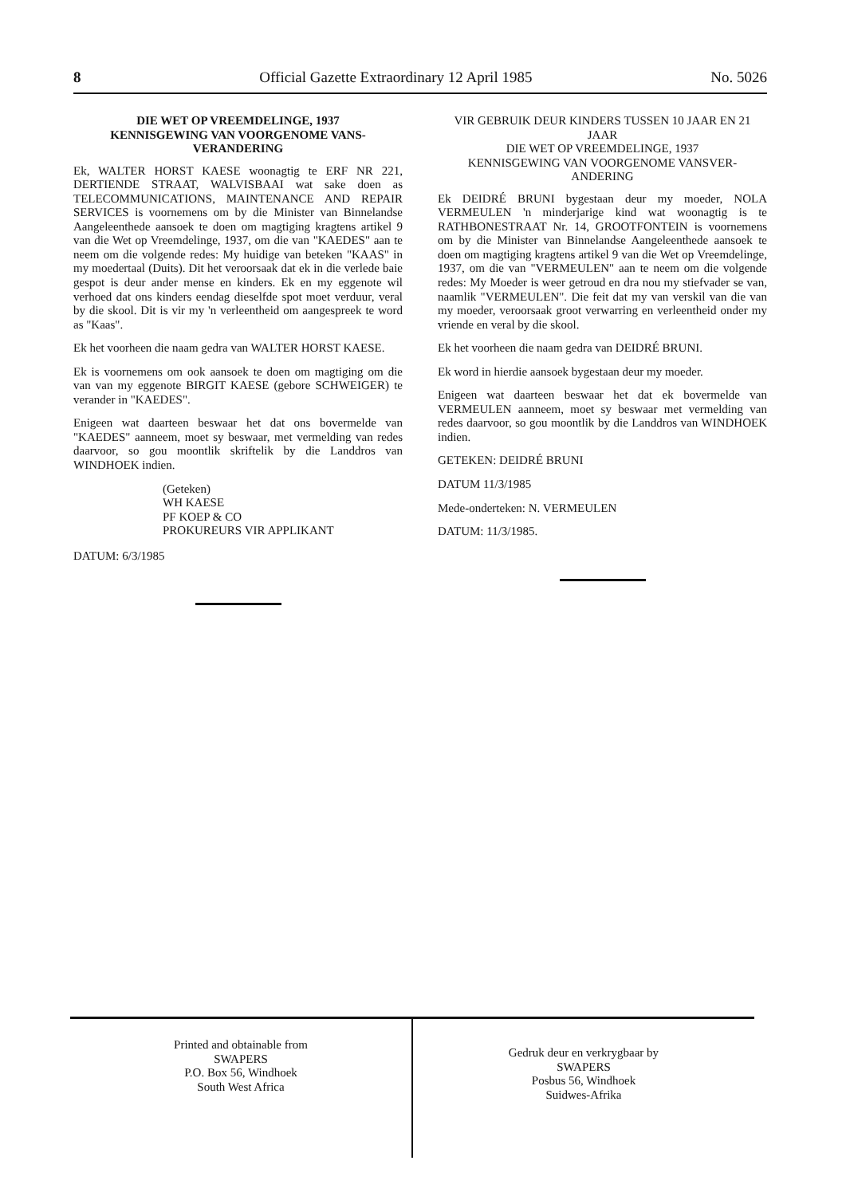8 Official Gazette Extraordinary 12 April 1985 No. 5026
DIE WET OP VREEMDELINGE, 1937
KENNISGEWING VAN VOORGENOME VANS-VERANDERING
Ek, WALTER HORST KAESE woonagtig te ERF NR 221, DERTIENDE STRAAT, WALVISBAAI wat sake doen as TELECOMMUNICATIONS, MAINTENANCE AND REPAIR SERVICES is voornemens om by die Minister van Binnelandse Aangeleenthede aansoek te doen om magtiging kragtens artikel 9 van die Wet op Vreemdelinge, 1937, om die van "KAEDES" aan te neem om die volgende redes: My huidige van beteken "KAAS" in my moedertaal (Duits). Dit het veroorsaak dat ek in die verlede baie gespot is deur ander mense en kinders. Ek en my eggenote wil verhoed dat ons kinders eendag dieselfde spot moet verduur, veral by die skool. Dit is vir my 'n verleentheid om aangespreek te word as "Kaas".
Ek het voorheen die naam gedra van WALTER HORST KAESE.
Ek is voornemens om ook aansoek te doen om magtiging om die van van my eggenote BIRGIT KAESE (gebore SCHWEIGER) te verander in "KAEDES".
Enigeen wat daarteen beswaar het dat ons bovermelde van "KAEDES" aanneem, moet sy beswaar, met vermelding van redes daarvoor, so gou moontlik skriftelik by die Landdros van WINDHOEK indien.
(Geteken)
WH KAESE
PF KOEP & CO
PROKUREURS VIR APPLIKANT
DATUM: 6/3/1985
VIR GEBRUIK DEUR KINDERS TUSSEN 10 JAAR EN 21 JAAR
DIE WET OP VREEMDELINGE, 1937
KENNISGEWING VAN VOORGENOME VANSVER-ANDERING
Ek DEIDRÉ BRUNI bygestaan deur my moeder, NOLA VERMEULEN 'n minderjarige kind wat woonagtig is te RATHBONESTRAAT Nr. 14, GROOTFONTEIN is voornemens om by die Minister van Binnelandse Aangeleenthede aansoek te doen om magtiging kragtens artikel 9 van die Wet op Vreemdelinge, 1937, om die van "VERMEULEN" aan te neem om die volgende redes: My Moeder is weer getroud en dra nou my stiefvader se van, naamlik "VERMEULEN". Die feit dat my van verskil van die van my moeder, veroorsaak groot verwarring en verleentheid onder my vriende en veral by die skool.
Ek het voorheen die naam gedra van DEIDRÉ BRUNI.
Ek word in hierdie aansoek bygestaan deur my moeder.
Enigeen wat daarteen beswaar het dat ek bovermelde van VERMEULEN aanneem, moet sy beswaar met vermelding van redes daarvoor, so gou moontlik by die Landdros van WINDHOEK indien.
GETEKEN: DEIDRÉ BRUNI
DATUM 11/3/1985
Mede-onderteken: N. VERMEULEN
DATUM: 11/3/1985.
Printed and obtainable from
SWAPERS
P.O. Box 56, Windhoek
South West Africa
Gedruk deur en verkrygbaar by
SWAPERS
Posbus 56, Windhoek
Suidwes-Afrika